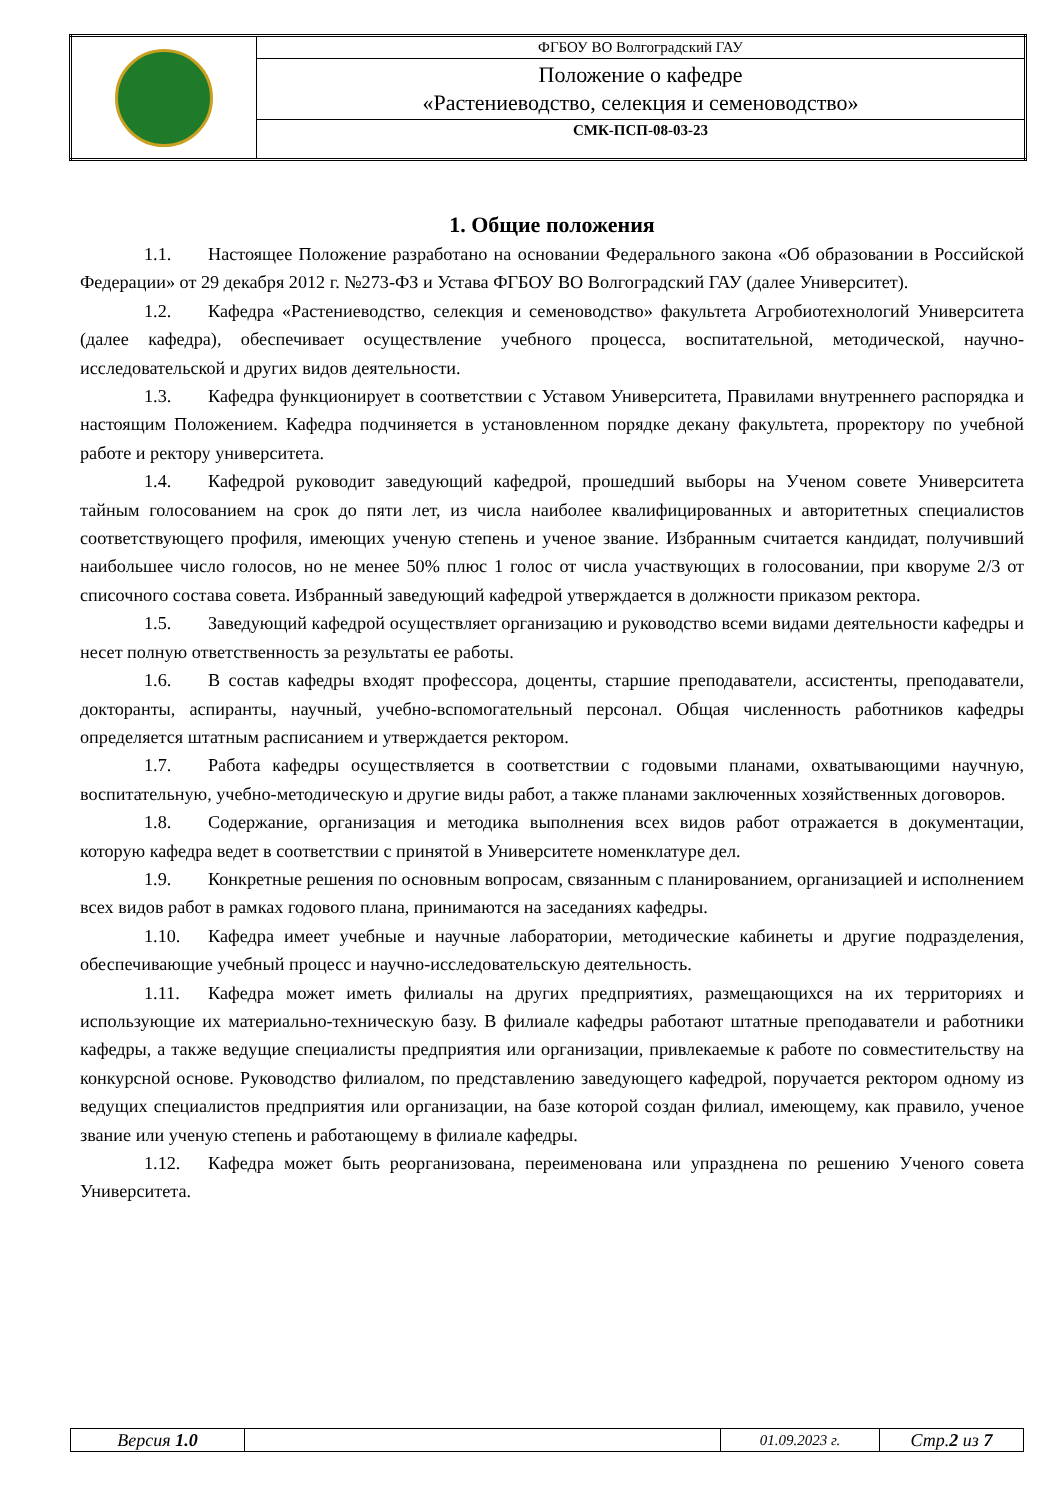| | ФГБОУ ВО Волгоградский ГАУ |
| | Положение о кафедре «Растениеводство, селекция и семеноводство» |
| | СМК-ПСП-08-03-23 |
1. Общие положения
1.1. Настоящее Положение разработано на основании Федерального закона «Об образовании в Российской Федерации» от 29 декабря 2012 г. №273-ФЗ и Устава ФГБОУ ВО Волгоградский ГАУ (далее Университет).
1.2. Кафедра «Растениеводство, селекция и семеноводство» факультета Агробиотехнологий Университета (далее кафедра), обеспечивает осуществление учебного процесса, воспитательной, методической, научно-исследовательской и других видов деятельности.
1.3. Кафедра функционирует в соответствии с Уставом Университета, Правилами внутреннего распорядка и настоящим Положением. Кафедра подчиняется в установленном порядке декану факультета, проректору по учебной работе и ректору университета.
1.4. Кафедрой руководит заведующий кафедрой, прошедший выборы на Ученом совете Университета тайным голосованием на срок до пяти лет, из числа наиболее квалифицированных и авторитетных специалистов соответствующего профиля, имеющих ученую степень и ученое звание. Избранным считается кандидат, получивший наибольшее число голосов, но не менее 50% плюс 1 голос от числа участвующих в голосовании, при кворуме 2/3 от списочного состава совета. Избранный заведующий кафедрой утверждается в должности приказом ректора.
1.5. Заведующий кафедрой осуществляет организацию и руководство всеми видами деятельности кафедры и несет полную ответственность за результаты ее работы.
1.6. В состав кафедры входят профессора, доценты, старшие преподаватели, ассистенты, преподаватели, докторанты, аспиранты, научный, учебно-вспомогательный персонал. Общая численность работников кафедры определяется штатным расписанием и утверждается ректором.
1.7. Работа кафедры осуществляется в соответствии с годовыми планами, охватывающими научную, воспитательную, учебно-методическую и другие виды работ, а также планами заключенных хозяйственных договоров.
1.8. Содержание, организация и методика выполнения всех видов работ отражается в документации, которую кафедра ведет в соответствии с принятой в Университете номенклатуре дел.
1.9. Конкретные решения по основным вопросам, связанным с планированием, организацией и исполнением всех видов работ в рамках годового плана, принимаются на заседаниях кафедры.
1.10. Кафедра имеет учебные и научные лаборатории, методические кабинеты и другие подразделения, обеспечивающие учебный процесс и научно-исследовательскую деятельность.
1.11. Кафедра может иметь филиалы на других предприятиях, размещающихся на их территориях и использующие их материально-техническую базу. В филиале кафедры работают штатные преподаватели и работники кафедры, а также ведущие специалисты предприятия или организации, привлекаемые к работе по совместительству на конкурсной основе. Руководство филиалом, по представлению заведующего кафедрой, поручается ректором одному из ведущих специалистов предприятия или организации, на базе которой создан филиал, имеющему, как правило, ученое звание или ученую степень и работающему в филиале кафедры.
1.12. Кафедра может быть реорганизована, переименована или упразднена по решению Ученого совета Университета.
| Версия 1.0 | | 01.09.2023 г. | Стр. 2 из 7 |